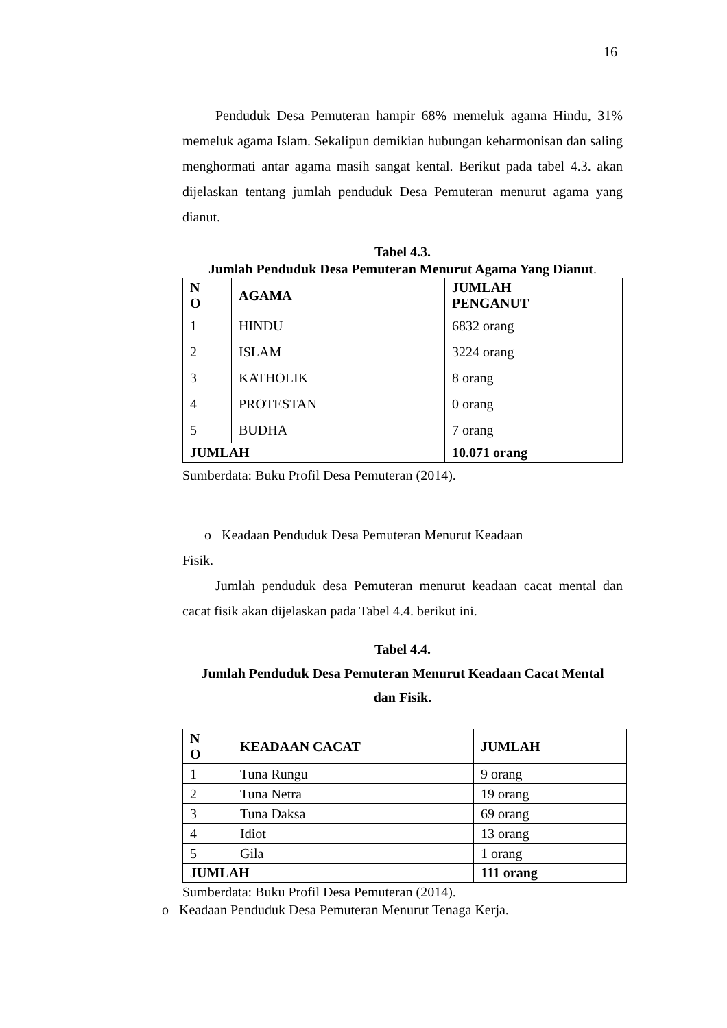16
Penduduk Desa Pemuteran hampir 68% memeluk agama Hindu, 31% memeluk agama Islam. Sekalipun demikian hubungan keharmonisan dan saling menghormati antar agama masih sangat kental. Berikut pada tabel 4.3. akan dijelaskan tentang jumlah penduduk Desa Pemuteran menurut agama yang dianut.
Tabel 4.3.
Jumlah Penduduk Desa Pemuteran Menurut Agama Yang Dianut.
| N O | AGAMA | JUMLAH PENGANUT |
| --- | --- | --- |
| 1 | HINDU | 6832 orang |
| 2 | ISLAM | 3224 orang |
| 3 | KATHOLIK | 8 orang |
| 4 | PROTESTAN | 0 orang |
| 5 | BUDHA | 7 orang |
| JUMLAH | | 10.071 orang |
Sumberdata: Buku Profil Desa Pemuteran (2014).
o Keadaan Penduduk Desa Pemuteran Menurut Keadaan
Fisik.
Jumlah penduduk desa Pemuteran menurut keadaan cacat mental dan cacat fisik akan dijelaskan pada Tabel 4.4. berikut ini.
Tabel 4.4.
Jumlah Penduduk Desa Pemuteran Menurut Keadaan Cacat Mental
dan Fisik.
| N O | KEADAAN CACAT | JUMLAH |
| --- | --- | --- |
| 1 | Tuna Rungu | 9 orang |
| 2 | Tuna Netra | 19 orang |
| 3 | Tuna Daksa | 69 orang |
| 4 | Idiot | 13 orang |
| 5 | Gila | 1 orang |
| JUMLAH | | 111 orang |
Sumberdata: Buku Profil Desa Pemuteran (2014).
o Keadaan Penduduk Desa Pemuteran Menurut Tenaga Kerja.